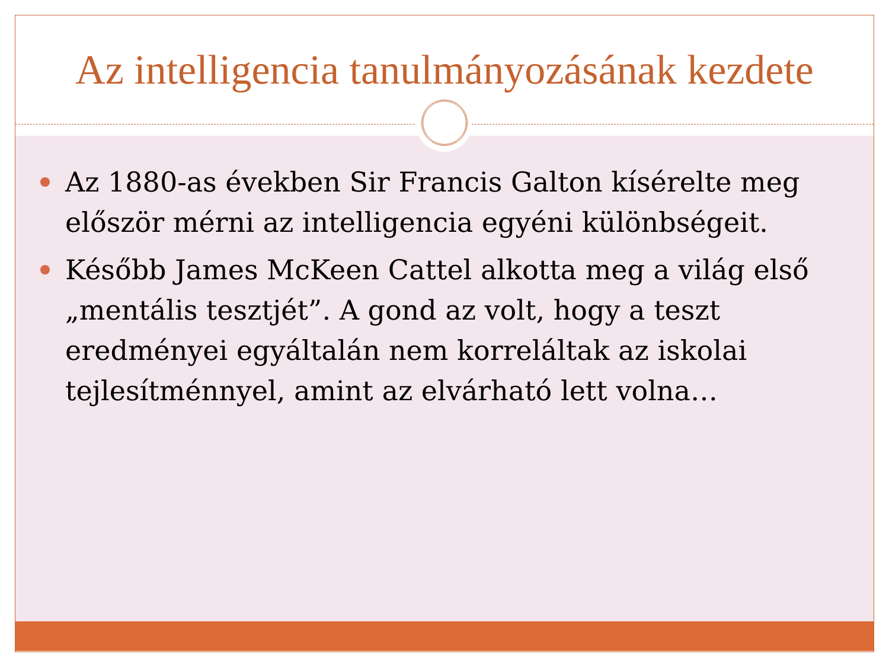Az intelligencia tanulmányozásának kezdete
Az 1880-as években Sir Francis Galton kísérelte meg először mérni az intelligencia egyéni különbségeit.
Később James McKeen Cattel alkotta meg a világ első „mentális tesztjét”. A gond az volt, hogy a teszt eredményei egyáltalán nem korreláltak az iskolai tejlesítménnyel, amint az elvárható lett volna…